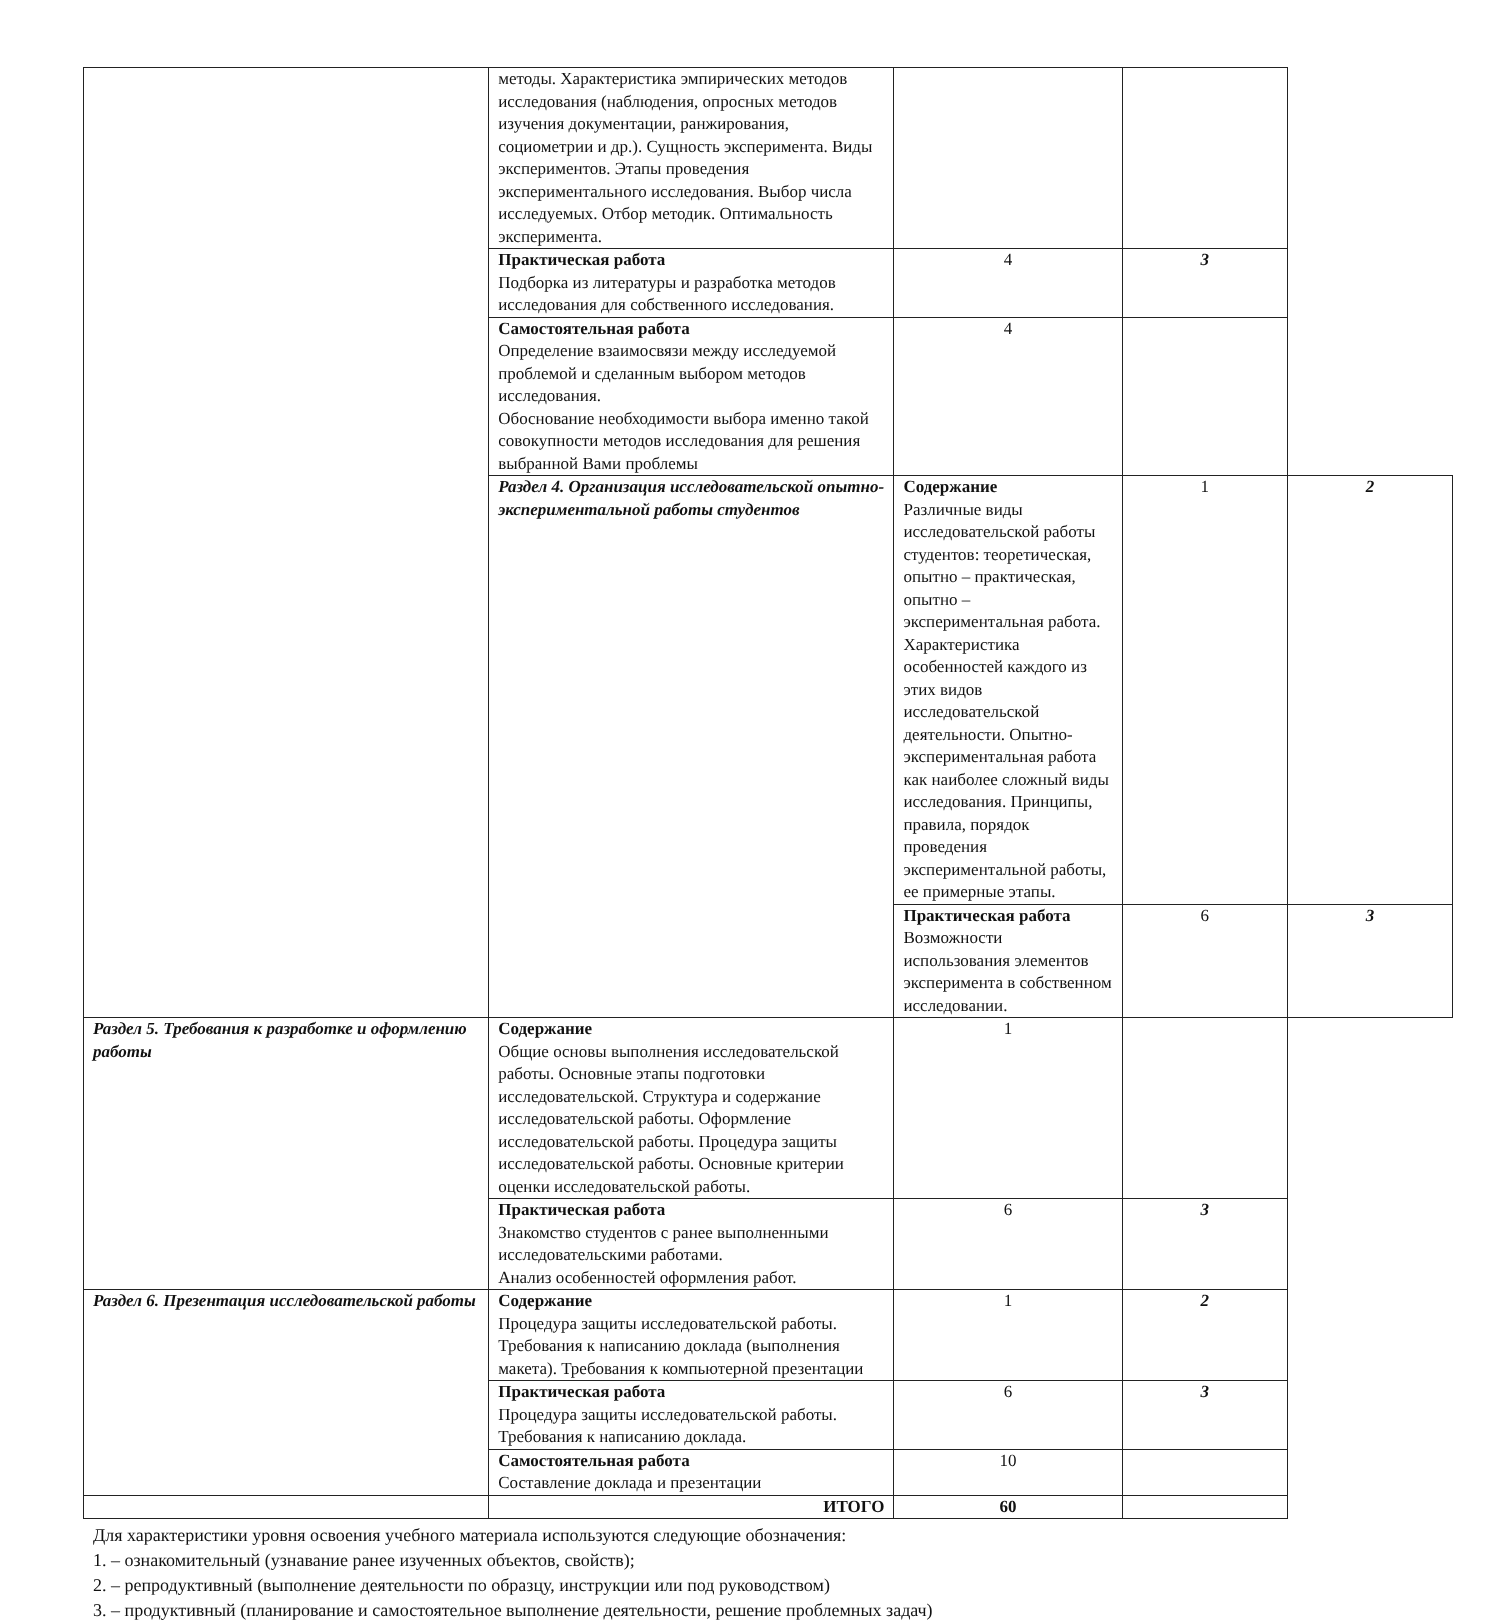| | методы. Характеристика эмпирических методов исследования (наблюдения, опросных методов изучения документации, ранжирования, социометрии и др.). Сущность эксперимента. Виды экспериментов. Этапы проведения экспериментального исследования. Выбор числа исследуемых. Отбор методик. Оптимальность эксперимента. | | | |
| | Практическая работа Подборка из литературы и разработка методов исследования для собственного исследования. | 4 | 3 | |
| | Самостоятельная работа Определение взаимосвязи между исследуемой проблемой и сделанным выбором методов исследования. Обоснование необходимости выбора именно такой совокупности методов исследования для решения выбранной Вами проблемы | 4 | | |
| | Раздел 4. Организация исследовательской опытно-экспериментальной работы студентов | Содержание Различные виды исследовательской работы студентов: теоретическая, опытно – практическая, опытно – экспериментальная работа. Характеристика особенностей каждого из этих видов исследовательской деятельности. Опытно-экспериментальная работа как наиболее сложный виды исследования. Принципы, правила, порядок проведения экспериментальной работы, ее примерные этапы. | 1 | 2 |
| | | Практическая работа Возможности использования элементов эксперимента в собственном исследовании. | 6 | 3 |
| Раздел 5. Требования к разработке и оформлению работы | Содержание Общие основы выполнения исследовательской работы. Основные этапы подготовки исследовательской. Структура и содержание исследовательской работы. Оформление исследовательской работы. Процедура защиты исследовательской работы. Основные критерии оценки исследовательской работы. | 1 | | |
| | Практическая работа Знакомство студентов с ранее выполненными исследовательскими работами. Анализ особенностей оформления работ. | 6 | 3 | |
| Раздел 6. Презентация исследовательской работы | Содержание Процедура защиты исследовательской работы. Требования к написанию доклада (выполнения макета). Требования к компьютерной презентации | 1 | 2 | |
| | Практическая работа Процедура защиты исследовательской работы. Требования к написанию доклада. | 6 | 3 | |
| | Самостоятельная работа Составление доклада и презентации | 10 | | |
| | ИТОГО | 60 | | |
Для характеристики уровня освоения учебного материала используются следующие обозначения:
1. – ознакомительный (узнавание ранее изученных объектов, свойств);
2. – репродуктивный (выполнение деятельности по образцу, инструкции или под руководством)
3. – продуктивный (планирование и самостоятельное выполнение деятельности, решение проблемных задач)